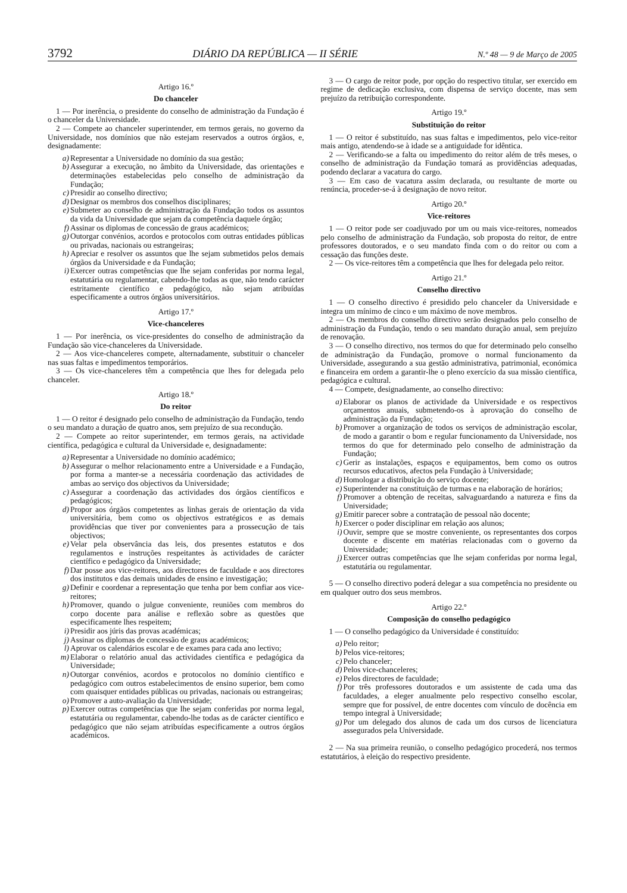3792 DIÁRIO DA REPÚBLICA — II SÉRIE N.º 48 — 9 de Março de 2005
Artigo 16.º
Do chanceler
1 — Por inerência, o presidente do conselho de administração da Fundação é o chanceler da Universidade.
2 — Compete ao chanceler superintender, em termos gerais, no governo da Universidade, nos domínios que não estejam reservados a outros órgãos, e, designadamente:
a) Representar a Universidade no domínio da sua gestão;
b) Assegurar a execução, no âmbito da Universidade, das orientações e determinações estabelecidas pelo conselho de administração da Fundação;
c) Presidir ao conselho directivo;
d) Designar os membros dos conselhos disciplinares;
e) Submeter ao conselho de administração da Fundação todos os assuntos da vida da Universidade que sejam da competência daquele órgão;
f) Assinar os diplomas de concessão de graus académicos;
g) Outorgar convénios, acordos e protocolos com outras entidades públicas ou privadas, nacionais ou estrangeiras;
h) Apreciar e resolver os assuntos que lhe sejam submetidos pelos demais órgãos da Universidade e da Fundação;
i) Exercer outras competências que lhe sejam conferidas por norma legal, estatutária ou regulamentar, cabendo-lhe todas as que, não tendo carácter estritamente científico e pedagógico, não sejam atribuídas especificamente a outros órgãos universitários.
Artigo 17.º
Vice-chanceleres
1 — Por inerência, os vice-presidentes do conselho de administração da Fundação são vice-chanceleres da Universidade.
2 — Aos vice-chanceleres compete, alternadamente, substituir o chanceler nas suas faltas e impedimentos temporários.
3 — Os vice-chanceleres têm a competência que lhes for delegada pelo chanceler.
Artigo 18.º
Do reitor
1 — O reitor é designado pelo conselho de administração da Fundação, tendo o seu mandato a duração de quatro anos, sem prejuízo de sua recondução.
2 — Compete ao reitor superintender, em termos gerais, na actividade científica, pedagógica e cultural da Universidade e, designadamente:
a) Representar a Universidade no domínio académico;
b) Assegurar o melhor relacionamento entre a Universidade e a Fundação, por forma a manter-se a necessária coordenação das actividades de ambas ao serviço dos objectivos da Universidade;
c) Assegurar a coordenação das actividades dos órgãos científicos e pedagógicos;
d) Propor aos órgãos competentes as linhas gerais de orientação da vida universitária, bem como os objectivos estratégicos e as demais providências que tiver por convenientes para a prossecução de tais objectivos;
e) Velar pela observância das leis, dos presentes estatutos e dos regulamentos e instruções respeitantes às actividades de carácter científico e pedagógico da Universidade;
f) Dar posse aos vice-reitores, aos directores de faculdade e aos directores dos institutos e das demais unidades de ensino e investigação;
g) Definir e coordenar a representação que tenha por bem confiar aos vice-reitores;
h) Promover, quando o julgue conveniente, reuniões com membros do corpo docente para análise e reflexão sobre as questões que especificamente lhes respeitem;
i) Presidir aos júris das provas académicas;
j) Assinar os diplomas de concessão de graus académicos;
l) Aprovar os calendários escolar e de exames para cada ano lectivo;
m) Elaborar o relatório anual das actividades científica e pedagógica da Universidade;
n) Outorgar convénios, acordos e protocolos no domínio científico e pedagógico com outros estabelecimentos de ensino superior, bem como com quaisquer entidades públicas ou privadas, nacionais ou estrangeiras;
o) Promover a auto-avaliação da Universidade;
p) Exercer outras competências que lhe sejam conferidas por norma legal, estatutária ou regulamentar, cabendo-lhe todas as de carácter científico e pedagógico que não sejam atribuídas especificamente a outros órgãos académicos.
3 — O cargo de reitor pode, por opção do respectivo titular, ser exercido em regime de dedicação exclusiva, com dispensa de serviço docente, mas sem prejuízo da retribuição correspondente.
Artigo 19.º
Substituição do reitor
1 — O reitor é substituído, nas suas faltas e impedimentos, pelo vice-reitor mais antigo, atendendo-se à idade se a antiguidade for idêntica.
2 — Verificando-se a falta ou impedimento do reitor além de três meses, o conselho de administração da Fundação tomará as providências adequadas, podendo declarar a vacatura do cargo.
3 — Em caso de vacatura assim declarada, ou resultante de morte ou renúncia, proceder-se-á à designação de novo reitor.
Artigo 20.º
Vice-reitores
1 — O reitor pode ser coadjuvado por um ou mais vice-reitores, nomeados pelo conselho de administração da Fundação, sob proposta do reitor, de entre professores doutorados, e o seu mandato finda com o do reitor ou com a cessação das funções deste.
2 — Os vice-reitores têm a competência que lhes for delegada pelo reitor.
Artigo 21.º
Conselho directivo
1 — O conselho directivo é presidido pelo chanceler da Universidade e integra um mínimo de cinco e um máximo de nove membros.
2 — Os membros do conselho directivo serão designados pelo conselho de administração da Fundação, tendo o seu mandato duração anual, sem prejuízo de renovação.
3 — O conselho directivo, nos termos do que for determinado pelo conselho de administração da Fundação, promove o normal funcionamento da Universidade, assegurando a sua gestão administrativa, patrimonial, económica e financeira em ordem a garantir-lhe o pleno exercício da sua missão científica, pedagógica e cultural.
4 — Compete, designadamente, ao conselho directivo:
a) Elaborar os planos de actividade da Universidade e os respectivos orçamentos anuais, submetendo-os à aprovação do conselho de administração da Fundação;
b) Promover a organização de todos os serviços de administração escolar, de modo a garantir o bom e regular funcionamento da Universidade, nos termos do que for determinado pelo conselho de administração da Fundação;
c) Gerir as instalações, espaços e equipamentos, bem como os outros recursos educativos, afectos pela Fundação à Universidade;
d) Homologar a distribuição do serviço docente;
e) Superintender na constituição de turmas e na elaboração de horários;
f) Promover a obtenção de receitas, salvaguardando a natureza e fins da Universidade;
g) Emitir parecer sobre a contratação de pessoal não docente;
h) Exercer o poder disciplinar em relação aos alunos;
i) Ouvir, sempre que se mostre conveniente, os representantes dos corpos docente e discente em matérias relacionadas com o governo da Universidade;
j) Exercer outras competências que lhe sejam conferidas por norma legal, estatutária ou regulamentar.
5 — O conselho directivo poderá delegar a sua competência no presidente ou em qualquer outro dos seus membros.
Artigo 22.º
Composição do conselho pedagógico
1 — O conselho pedagógico da Universidade é constituído:
a) Pelo reitor;
b) Pelos vice-reitores;
c) Pelo chanceler;
d) Pelos vice-chanceleres;
e) Pelos directores de faculdade;
f) Por três professores doutorados e um assistente de cada uma das faculdades, a eleger anualmente pelo respectivo conselho escolar, sempre que for possível, de entre docentes com vínculo de docência em tempo integral à Universidade;
g) Por um delegado dos alunos de cada um dos cursos de licenciatura assegurados pela Universidade.
2 — Na sua primeira reunião, o conselho pedagógico procederá, nos termos estatutários, à eleição do respectivo presidente.